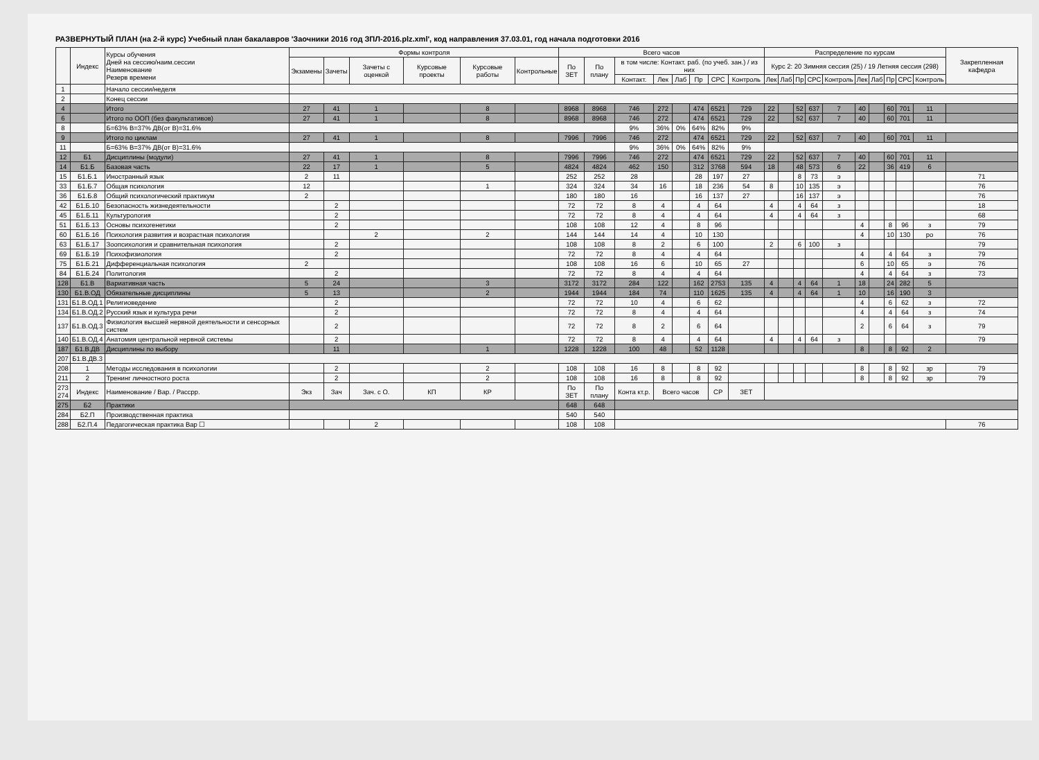РАЗВЕРНУТЫЙ ПЛАН (на 2-й курс) Учебный план бакалавров 'Заочники 2016 год ЗПЛ-2016.plz.xml', код направления 37.03.01, год начала подготовки 2016
| | Индекс | Курсы обучения Дней на сессию/наим.сессии Наименование Резерв времени | Формы контроля | | | | | | Всего часов | | | | | | | | Распределение по курсам | | | | | | | | | | Закрепленная кафедра |
| --- | --- | --- | --- | --- | --- | --- | --- | --- | --- | --- | --- | --- | --- | --- | --- | --- | --- | --- | --- | --- | --- | --- | --- | --- | --- | --- | --- |
| | | | Экзамены | Зачеты | Зачеты с оценкой | Курсовые проекты | Курсовые работы | Контрольные | По ЗЕТ | По плану | в том числе: Контакт. раб. (по учеб. зан.) / из них | | | | | | Курс 2: 20 Зимняя сессия (25) / 19 Летняя сессия (298) | | | | | | | | | | |
| | | | | | | | | | | | Контакт. | Лек | Лаб | Пр | СРС | Контроль | Лек | Лаб | Пр | СРС | Контроль | Лек | Лаб | Пр | СРС | Контроль | |
| 1 | | Начало сессии/неделя | | | | | | | | | | | | | | | | | | | | | | | | | |
| 2 | | Конец сессии | | | | | | | | | | | | | | | | | | | | | | | | | |
| 4 | | Итого | 27 | 41 | 1 | | 8 | | 8968 | 8968 | 746 | 272 | | 474 | 6521 | 729 | 22 | | 52 | 637 | 7 | 40 | | 60 | 701 | 11 | |
| 6 | | Итого по ООП (без факультативов) | 27 | 41 | 1 | | 8 | | 8968 | 8968 | 746 | 272 | | 474 | 6521 | 729 | 22 | | 52 | 637 | 7 | 40 | | 60 | 701 | 11 | |
| 8 | | Б=63% В=37% ДВ(от В)=31.6% | | | | | | | | | 9% | 36% | 0% | 64% | 82% | 9% | | | | | | | | | | | |
| 9 | | Итого по циклам | 27 | 41 | 1 | | 8 | | 7996 | 7996 | 746 | 272 | | 474 | 6521 | 729 | 22 | | 52 | 637 | 7 | 40 | | 60 | 701 | 11 | |
| 11 | | Б=63% В=37% ДВ(от В)=31.6% | | | | | | | | | 9% | 36% | 0% | 64% | 82% | 9% | | | | | | | | | | | |
| 12 | Б1 | Дисциплины (модули) | 27 | 41 | 1 | | 8 | | 7996 | 7996 | 746 | 272 | | 474 | 6521 | 729 | 22 | | 52 | 637 | 7 | 40 | | 60 | 701 | 11 | |
| 14 | Б1.Б | Базовая часть | 22 | 17 | 1 | | 5 | | 4824 | 4824 | 462 | 150 | | 312 | 3768 | 594 | 18 | | 48 | 573 | 6 | 22 | | 36 | 419 | 6 | |
| 15 | Б1.Б.1 | Иностранный язык | 2 | 11 | | | | | 252 | 252 | 28 | | | 28 | 197 | 27 | | | 8 | 73 | э | | | | | | 71 |
| 33 | Б1.Б.7 | Общая психология | 12 | | | | 1 | | 324 | 324 | 34 | 16 | | 18 | 236 | 54 | 8 | | 10 | 135 | э | | | | | | 76 |
| 36 | Б1.Б.8 | Общий психологический практикум | 2 | | | | | | 180 | 180 | 16 | | | 16 | 137 | 27 | | | 16 | 137 | э | | | | | | 76 |
| 42 | Б1.Б.10 | Безопасность жизнедеятельности | | 2 | | | | | 72 | 72 | 8 | 4 | | 4 | 64 | | 4 | | 4 | 64 | з | | | | | | 18 |
| 45 | Б1.Б.11 | Культурология | | 2 | | | | | 72 | 72 | 8 | 4 | | 4 | 64 | | 4 | | 4 | 64 | з | | | | | | 68 |
| 51 | Б1.Б.13 | Основы психогенетики | | 2 | | | | | 108 | 108 | 12 | 4 | | 8 | 96 | | | | | | | 4 | | 8 | 96 | з | 79 |
| 60 | Б1.Б.16 | Психология развития и возрастная психология | | | 2 | | 2 | | 144 | 144 | 14 | 4 | | 10 | 130 | | | | | | | 4 | | 10 | 130 | ро | 76 |
| 63 | Б1.Б.17 | Зоопсихология и сравнительная психология | | 2 | | | | | 108 | 108 | 8 | 2 | | 6 | 100 | | 2 | | 6 | 100 | з | | | | | | 79 |
| 69 | Б1.Б.19 | Психофизиология | | 2 | | | | | 72 | 72 | 8 | 4 | | 4 | 64 | | | | | | | 4 | | 4 | 64 | з | 79 |
| 75 | Б1.Б.21 | Дифференциальная психология | 2 | | | | | | 108 | 108 | 16 | 6 | | 10 | 65 | 27 | | | | | | 6 | | 10 | 65 | э | 76 |
| 84 | Б1.Б.24 | Политология | | 2 | | | | | 72 | 72 | 8 | 4 | | 4 | 64 | | | | | | | 4 | | 4 | 64 | з | 73 |
| 128 | Б1.В | Вариативная часть | 5 | 24 | | | 3 | | 3172 | 3172 | 284 | 122 | | 162 | 2753 | 135 | 4 | | 4 | 64 | 1 | 18 | | 24 | 282 | 5 | |
| 130 | Б1.В.ОД | Обязательные дисциплины | 5 | 13 | | | 2 | | 1944 | 1944 | 184 | 74 | | 110 | 1625 | 135 | 4 | | 4 | 64 | 1 | 10 | | 16 | 190 | 3 | |
| 131 | Б1.В.ОД.1 | Религиоведение | | 2 | | | | | 72 | 72 | 10 | 4 | | 6 | 62 | | | | | | | 4 | | 6 | 62 | з | 72 |
| 134 | Б1.В.ОД.2 | Русский язык и культура речи | | 2 | | | | | 72 | 72 | 8 | 4 | | 4 | 64 | | | | | | | 4 | | 4 | 64 | з | 74 |
| 137 | Б1.В.ОД.3 | Физиология высшей нервной деятельности и сенсорных систем | | 2 | | | | | 72 | 72 | 8 | 2 | | 6 | 64 | | | | | | | 2 | | 6 | 64 | з | 79 |
| 140 | Б1.В.ОД.4 | Анатомия центральной нервной системы | | 2 | | | | | 72 | 72 | 8 | 4 | | 4 | 64 | | 4 | | 4 | 64 | з | | | | | | 79 |
| 187 | Б1.В.ДВ | Дисциплины по выбору | | 11 | | | 1 | | 1228 | 1228 | 100 | 48 | | 52 | 1128 | | | | | | | 8 | | 8 | 92 | 2 | |
| 207 | Б1.В.ДВ.3 | | | | | | | | | | | | | | | | | | | | | | | | | | |
| 208 | 1 | Методы исследования в психологии | | 2 | | | 2 | | 108 | 108 | 16 | 8 | | 8 | 92 | | | | | | | 8 | | 8 | 92 | зр | 79 |
| 211 | 2 | Тренинг личностного роста | | 2 | | | 2 | | 108 | 108 | 16 | 8 | | 8 | 92 | | | | | | | 8 | | 8 | 92 | зр | 79 |
| 273 274 | Индекс | Наименование / Вар. / Рассрр. | Экз | Зач | Зач. с О. | КП | КР | | По ЗЕТ | По плану | Конта кт.р. | Всего часов | | | СР | ЗЕТ | | | | | | | | | | | |
| 275 | Б2 | Практики | | | | | | | 648 | 648 | | | | | | | | | | | | | | | | | |
| 284 | Б2.П | Производственная практика | | | | | | | 540 | 540 | | | | | | | | | | | | | | | | | |
| 288 | Б2.П.4 | Педагогическая практика Вар ☐ | | | 2 | | | | 108 | 108 | | | | | | | | | | | | | | | | | 76 |